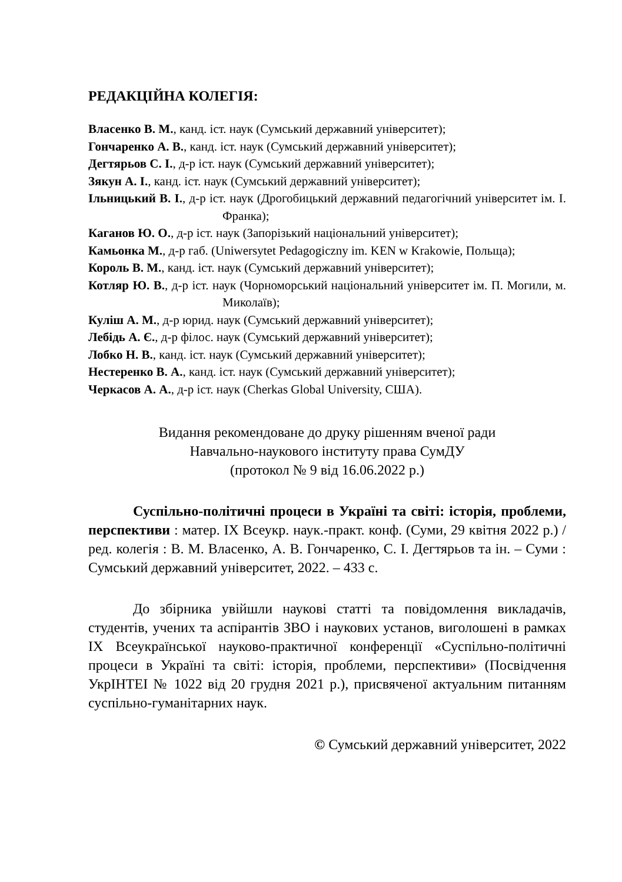РЕДАКЦІЙНА КОЛЕГІЯ:
Власенко В. М., канд. іст. наук (Сумський державний університет);
Гончаренко А. В., канд. іст. наук (Сумський державний університет);
Дегтярьов С. І., д-р іст. наук (Сумський державний університет);
Зякун А. І., канд. іст. наук (Сумський державний університет);
Ільницький В. І., д-р іст. наук (Дрогобицький державний педагогічний університет ім. І. Франка);
Каганов Ю. О., д-р іст. наук (Запорізький національний університет);
Камьонка М., д-р габ. (Uniwersytet Pedagogiczny im. KEN w Krakowie, Польща);
Король В. М., канд. іст. наук (Сумський державний університет);
Котляр Ю. В., д-р іст. наук (Чорноморський національний університет ім. П. Могили, м. Миколаїв);
Куліш А. М., д-р юрид. наук (Сумський державний університет);
Лебідь А. Є., д-р філос. наук (Сумський державний університет);
Лобко Н. В., канд. іст. наук (Сумський державний університет);
Нестеренко В. А., канд. іст. наук (Сумський державний університет);
Черкасов А. А., д-р іст. наук (Cherkas Global University, США).
Видання рекомендоване до друку рішенням вченої ради
Навчально-наукового інституту права СумДУ
(протокол № 9 від 16.06.2022 р.)
Суспільно-політичні процеси в Україні та світі: історія, проблеми, перспективи : матер. IX Всеукр. наук.-практ. конф. (Суми, 29 квітня 2022 р.) / ред. колегія : В. М. Власенко, А. В. Гончаренко, С. І. Дегтярьов та ін. – Суми : Сумський державний університет, 2022. – 433 с.
До збірника увійшли наукові статті та повідомлення викладачів, студентів, учених та аспірантів ЗВО і наукових установ, виголошені в рамках IX Всеукраїнської науково-практичної конференції «Суспільно-політичні процеси в Україні та світі: історія, проблеми, перспективи» (Посвідчення УкрІНТЕІ № 1022 від 20 грудня 2021 р.), присвяченої актуальним питанням суспільно-гуманітарних наук.
© Сумський державний університет, 2022